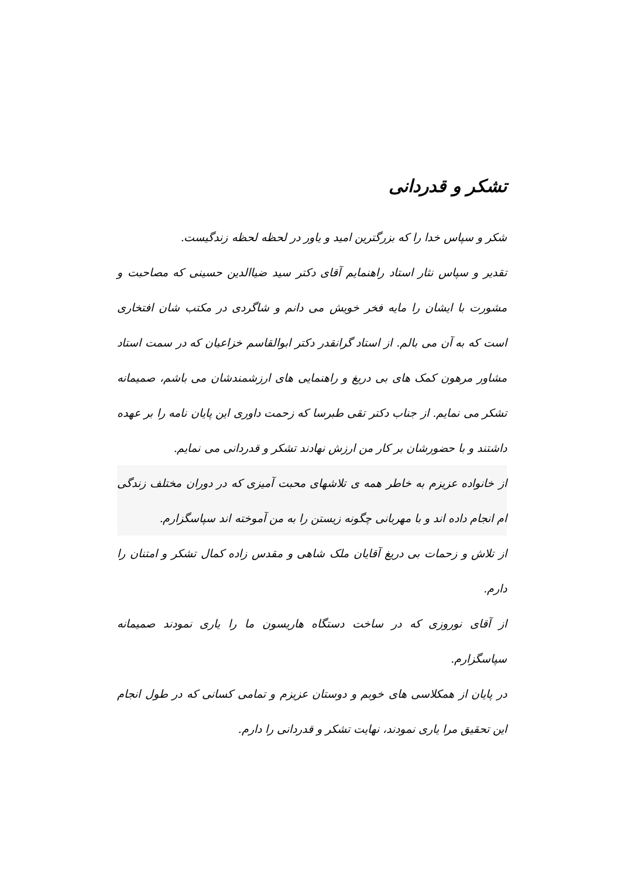تشکر و قدردانی
شکر و سپاس خدا را که بزرگترین امید و یاور در لحظه لحظه زندگیست.
تقدیر و سپاس نثار استاد راهنمایم آقای دکتر سید ضیاالدین حسینی که مصاحبت و مشورت با ایشان را مایه فخر خویش می دانم و شاگردی در مکتب شان افتخاری است که به آن می بالم. از استاد گرانقدر دکتر ابوالقاسم خزاعیان که در سمت استاد مشاور مرهون کمک های بی دریغ و راهنمایی های ارزشمندشان می باشم، صمیمانه تشکر می نمایم. از جناب دکتر تقی طبرسا که زحمت داوری این پایان نامه را بر عهده داشتند و با حضورشان بر کار من ارزش نهادند تشکر و قدردانی می نمایم.
از خانواده عزیزم به خاطر همه ی تلاشهای محبت آمیزی که در دوران مختلف زندگی ام انجام داده اند و با مهربانی چگونه زیستن را به من آموخته اند سپاسگزارم.
از تلاش و زحمات بی دریغ آقایان ملک شاهی و مقدس زاده کمال تشکر و امتنان را دارم.
از آقای نوروزی که در ساخت دستگاه هاریسون ما را یاری نمودند صمیمانه سپاسگزارم.
در پایان از همکلاسی های خوبم و دوستان عزیزم و تمامی کسانی که در طول انجام این تحقیق مرا یاری نمودند، نهایت تشکر و قدردانی را دارم.